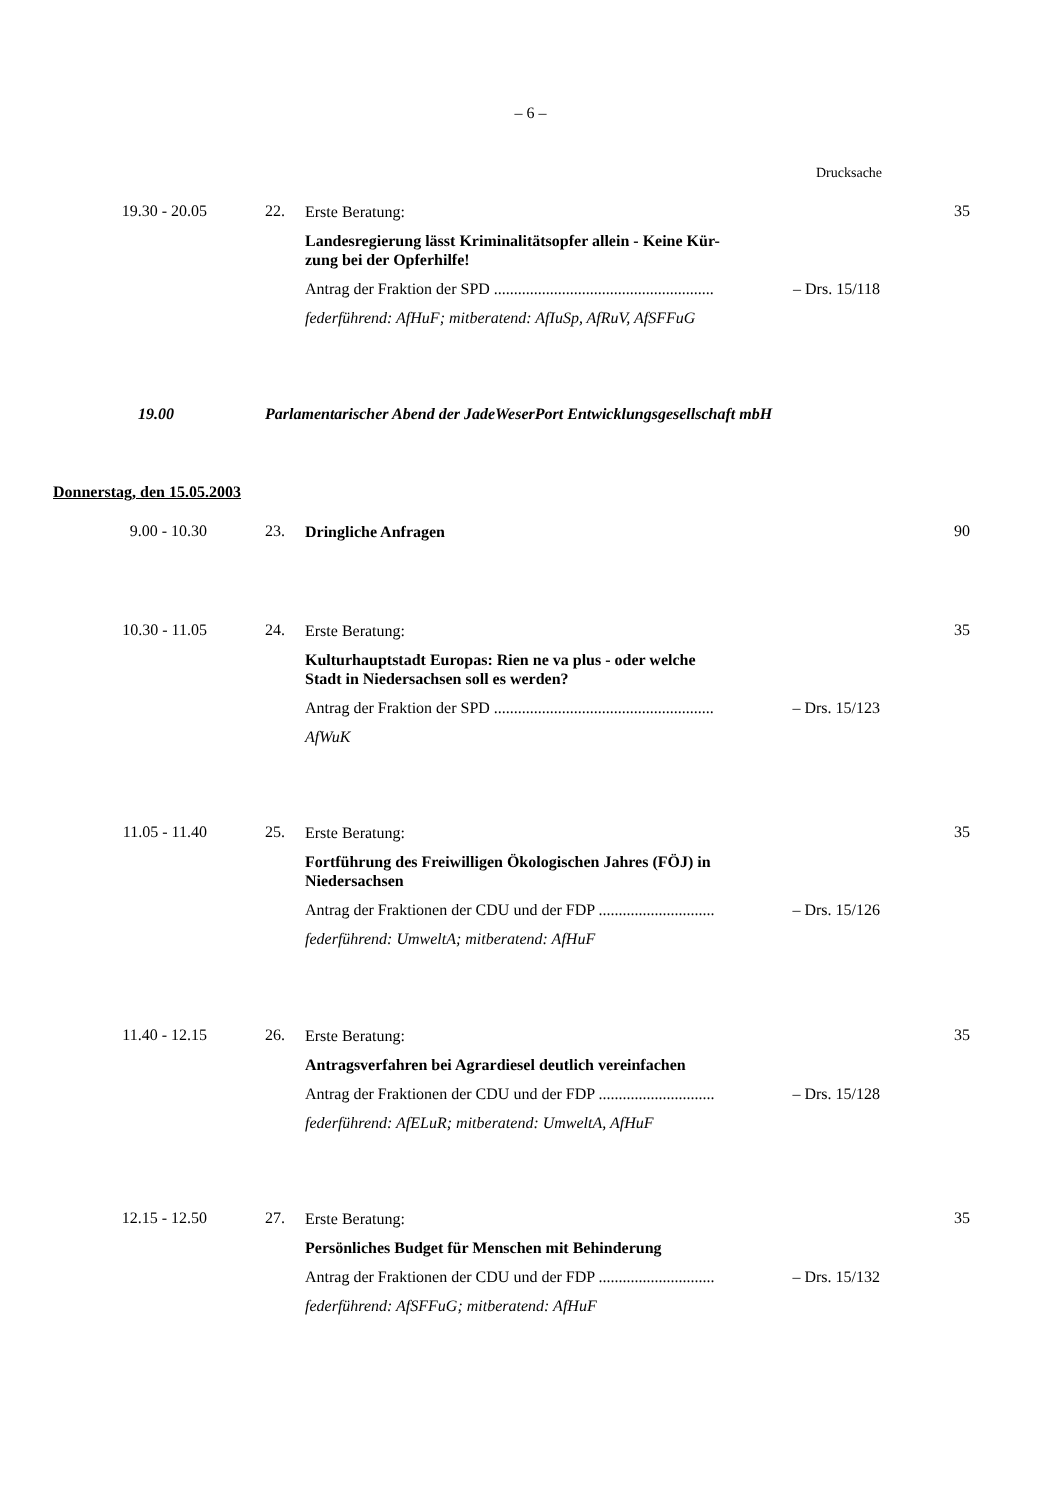– 6 –
Drucksache
19.30 - 20.05 22.
Erste Beratung:
Landesregierung lässt Kriminalitätsopfer allein - Keine Kür-
zung bei der Opferhilfe!
Antrag der Fraktion der SPD ....................................................... – Drs. 15/118
federführend: AfHuF; mitberatend: AfIuSp, AfRuV, AfSFFuG
35
19.00 Parlamentarischer Abend der JadeWeserPort Entwicklungsgesellschaft mbH
Donnerstag, den 15.05.2003
9.00 - 10.30 23. Dringliche Anfragen 90
10.30 - 11.05 24.
Erste Beratung:
Kulturhauptstadt Europas: Rien ne va plus - oder welche
Stadt in Niedersachsen soll es werden?
Antrag der Fraktion der SPD ....................................................... – Drs. 15/123
AfWuK
35
11.05 - 11.40 25.
Erste Beratung:
Fortführung des Freiwilligen Ökologischen Jahres (FÖJ) in
Niedersachsen
Antrag der Fraktionen der CDU und der FDP ............................. – Drs. 15/126
federführend: UmweltA; mitberatend: AfHuF
35
11.40 - 12.15 26.
Erste Beratung:
Antragsverfahren bei Agrardiesel deutlich vereinfachen
Antrag der Fraktionen der CDU und der FDP ............................. – Drs. 15/128
federführend: AfELuR; mitberatend: UmweltA, AfHuF
35
12.15 - 12.50 27.
Erste Beratung:
Persönliches Budget für Menschen mit Behinderung
Antrag der Fraktionen der CDU und der FDP ............................. – Drs. 15/132
federführend: AfSFFuG; mitberatend: AfHuF
35